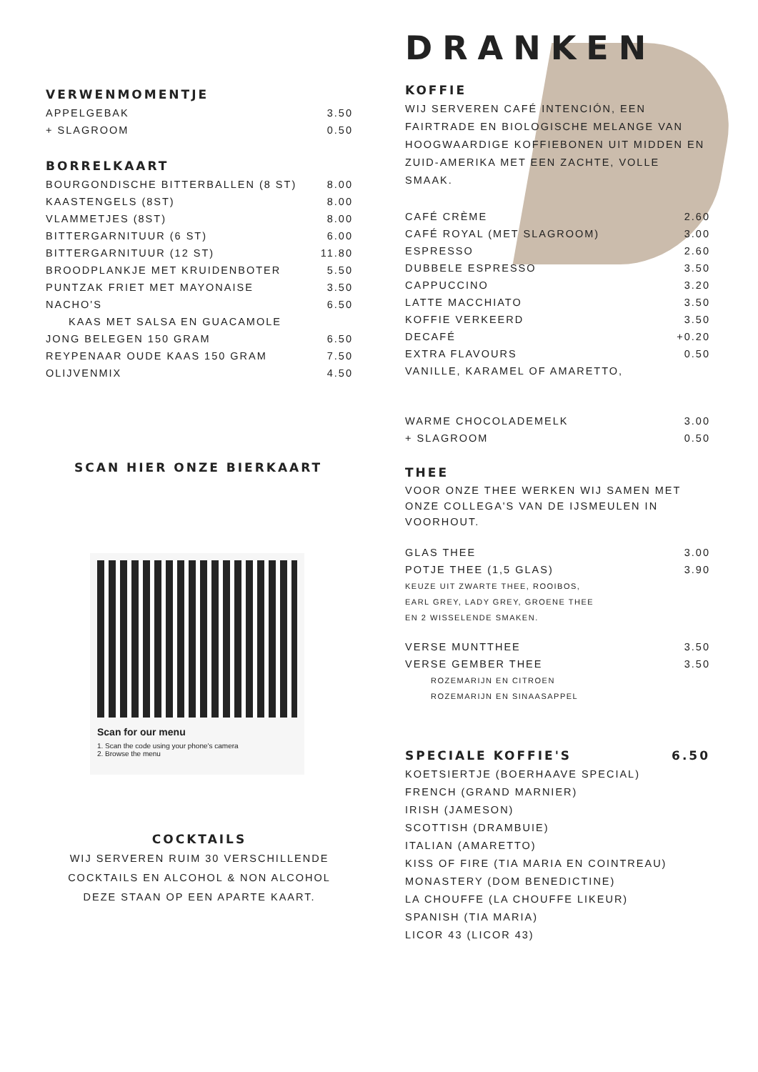VERWENMOMENTJE
| APPELGEBAK | 3.50 |
| + SLAGROOM | 0.50 |
BORRELKAART
| BOURGONDISCHE BITTERBALLEN (8 ST) | 8.00 |
| KAASTENGELS (8ST) | 8.00 |
| VLAMMETJES (8ST) | 8.00 |
| BITTERGARNITUUR (6 ST) | 6.00 |
| BITTERGARNITUUR (12 ST) | 11.80 |
| BROODPLANKJE MET KRUIDENBOTER | 5.50 |
| PUNTZAK FRIET MET MAYONAISE | 3.50 |
| NACHO'S | 6.50 |
| KAAS MET SALSA EN GUACAMOLE | |
| JONG BELEGEN 150 GRAM | 6.50 |
| REYPENAAR OUDE KAAS 150 GRAM | 7.50 |
| OLIJVENMIX | 4.50 |
SCAN HIER ONZE BIERKAART
Scan for our menu
1. Scan the code using your phone's camera
2. Browse the menu
COCKTAILS
WIJ SERVEREN RUIM 30 VERSCHILLENDE
COCKTAILS EN ALCOHOL & NON ALCOHOL
DEZE STAAN OP EEN APARTE KAART.
DRANKEN
KOFFIE
WIJ SERVEREN CAFÉ INTENCIÓN, EEN FAIRTRADE EN BIOLOGISCHE MELANGE VAN HOOGWAARDIGE KOFFIEBONEN UIT MIDDEN EN ZUID-AMERIKA MET EEN ZACHTE, VOLLE SMAAK.
| CAFÉ CRÈME | 2.60 |
| CAFÉ ROYAL (MET SLAGROOM) | 3.00 |
| ESPRESSO | 2.60 |
| DUBBELE ESPRESSO | 3.50 |
| CAPPUCCINO | 3.20 |
| LATTE MACCHIATO | 3.50 |
| KOFFIE VERKEERD | 3.50 |
| DECAFÉ | +0.20 |
| EXTRA FLAVOURS | 0.50 |
| VANILLE, KARAMEL OF AMARETTO, | |
| WARME CHOCOLADEMELK | 3.00 |
| + SLAGROOM | 0.50 |
THEE
VOOR ONZE THEE WERKEN WIJ SAMEN MET ONZE COLLEGA'S VAN DE IJSMEULEN IN VOORHOUT.
| GLAS THEE | 3.00 |
| POTJE THEE (1,5 GLAS) | 3.90 |
KEUZE UIT ZWARTE THEE, ROOIBOS,
EARL GREY, LADY GREY, GROENE THEE
EN 2 WISSELENDE SMAKEN.
| VERSE MUNTTHEE | 3.50 |
| VERSE GEMBER THEE | 3.50 |
ROZEMARIJN EN CITROEN
ROZEMARIJN EN SINAASAPPEL
SPECIALE KOFFIE'S 6.50
KOETSIERTJE (BOERHAAVE SPECIAL)
FRENCH (GRAND MARNIER)
IRISH (JAMESON)
SCOTTISH (DRAMBUIE)
ITALIAN (AMARETTO)
KISS OF FIRE (TIA MARIA EN COINTREAU)
MONASTERY (DOM BENEDICTINE)
LA CHOUFFE (LA CHOUFFE LIKEUR)
SPANISH (TIA MARIA)
LICOR 43 (LICOR 43)